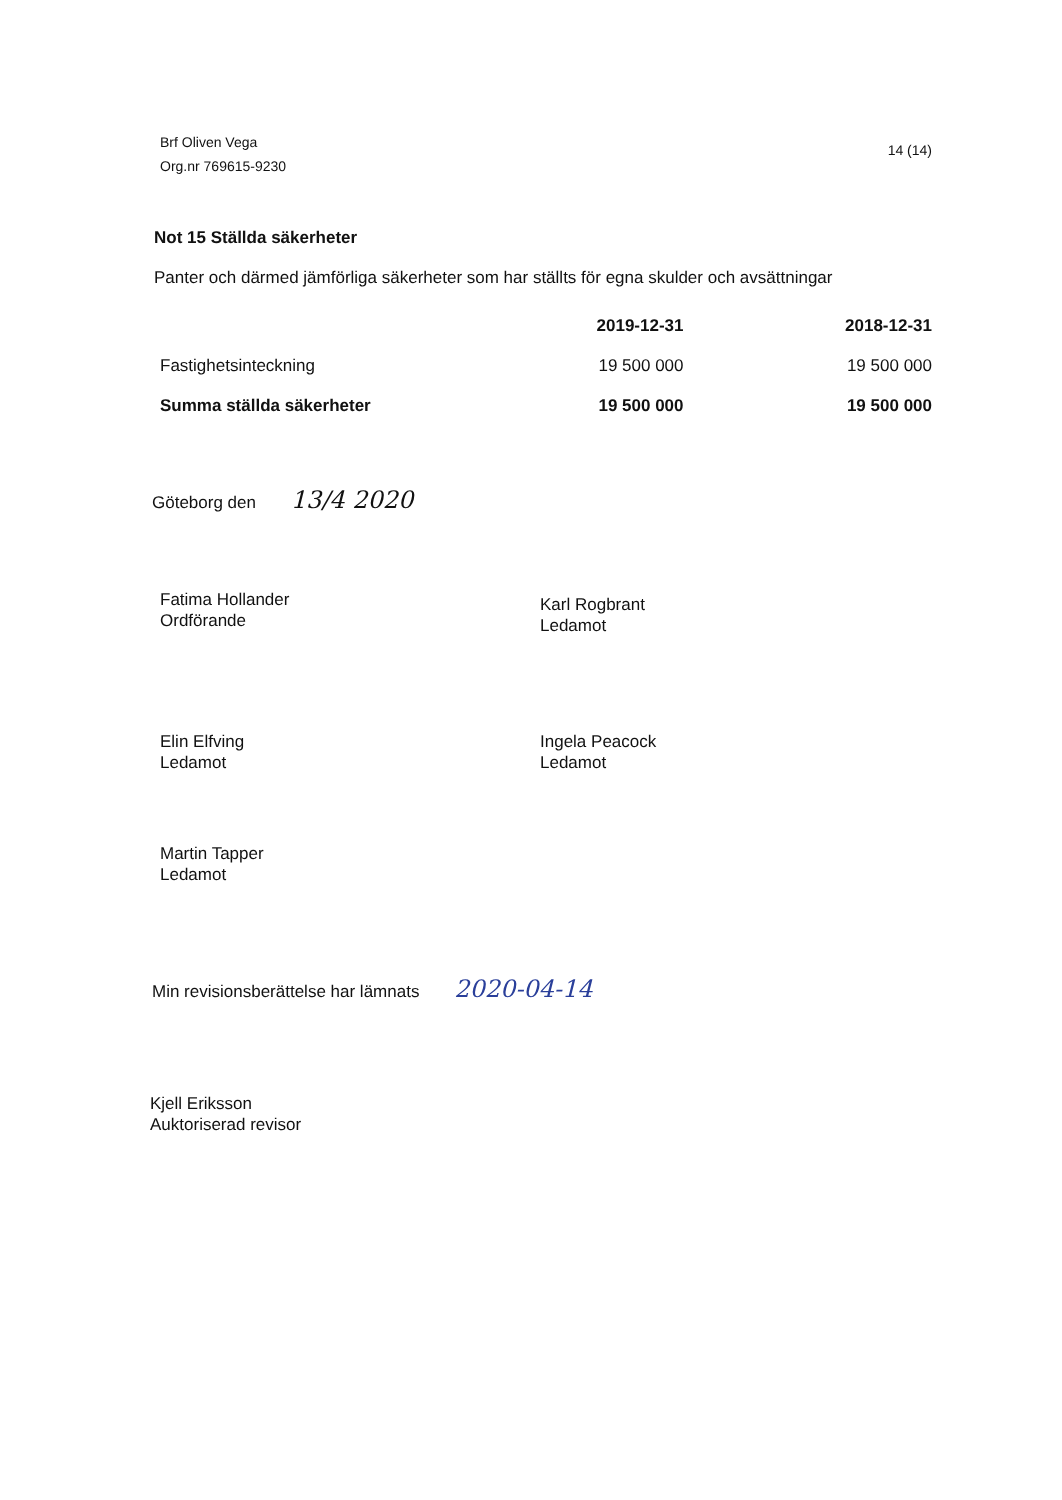Brf Oliven Vega
Org.nr 769615-9230
14 (14)
Not 15 Ställda säkerheter
Panter och därmed jämförliga säkerheter som har ställts för egna skulder och avsättningar
| | 2019-12-31 | 2018-12-31 |
| --- | --- | --- |
| Fastighetsinteckning | 19 500 000 | 19 500 000 |
| Summa ställda säkerheter | 19 500 000 | 19 500 000 |
Göteborg den 13/4 2020
Fatima Hollander
Ordförande
Karl Rogbrant
Ledamot
Elin Elfving
Ledamot
Ingela Peacock
Ledamot
Martin Tapper
Ledamot
Min revisionsberättelse har lämnats 2020-04-14
Kjell Eriksson
Auktoriserad revisor